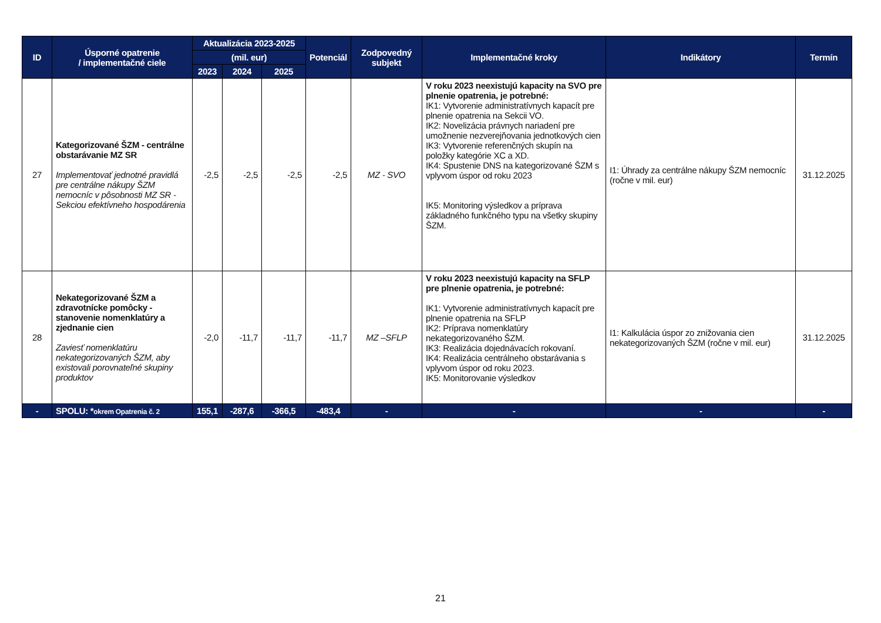| ID | Úsporné opatrenie / implementačné ciele | Aktualizácia 2023-2025 | | | Potenciál | Zodpovedný subjekt | Implementačné kroky | Indikátory | Termín |
| --- | --- | --- | --- | --- | --- | --- | --- | --- | --- |
| | | (mil. eur) | | | | | | | |
| | | 2023 | 2024 | 2025 | | | | | |
| 27 | Kategorizované ŠZM - centrálne obstarávanie MZ SR Implementovať jednotné pravidlá pre centrálne nákupy ŠZM nemocníc v pôsobnosti MZ SR - Sekciou efektívneho hospodárenia | -2,5 | -2,5 | -2,5 | -2,5 | MZ - SVO | V roku 2023 neexistujú kapacity na SVO pre plnenie opatrenia, je potrebné: IK1: Vytvorenie administratívnych kapacít pre plnenie opatrenia na Sekcii VO. IK2: Novelizácia právnych nariadení pre umožnenie nezverejňovania jednotkových cien IK3: Vytvorenie referenčných skupín na položky kategórie XC a XD. IK4: Spustenie DNS na kategorizované ŠZM s vplyvom úspor od roku 2023 IK5: Monitoring výsledkov a príprava základného funkčného typu na všetky skupiny ŠZM. | I1: Úhrady za centrálne nákupy ŠZM nemocníc (ročne v mil. eur) | 31.12.2025 |
| 28 | Nekategorizované ŠZM a zdravotnícke pomôcky - stanovenie nomenklatúry a zjednanie cien Zaviesť nomenklatúru nekategorizovaných ŠZM, aby existovali porovnateľné skupiny produktov | -2,0 | -11,7 | -11,7 | -11,7 | MZ –SFLP | V roku 2023 neexistujú kapacity na SFLP pre plnenie opatrenia, je potrebné: IK1: Vytvorenie administratívnych kapacít pre plnenie opatrenia na SFLP IK2: Príprava nomenklatúry nekategorizovaného ŠZM. IK3: Realizácia dojednávacích rokovaní. IK4: Realizácia centrálneho obstarávania s vplyvom úspor od roku 2023. IK5: Monitorovanie výsledkov | I1: Kalkulácia úspor zo znižovania cien nekategorizovaných ŠZM (ročne v mil. eur) | 31.12.2025 |
| - | SPOLU: * okrem Opatrenia č. 2 | 155,1 | -287,6 | -366,5 | -483,4 | - | - | - | - |
21